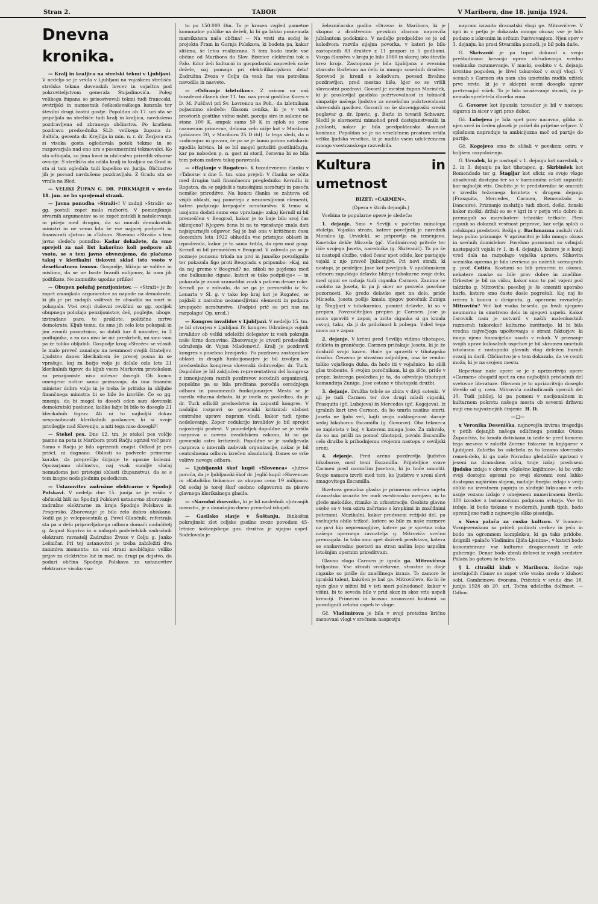Stran 2. TABOR V Mariboru, dne 18. junija 1924.
Dnevna kronika.
— Kralj in kraljica na strelski tekmi v Ljubljani. V nedeljo se je vršila v Ljubljani na vojaškem strelišču strelska tekma slovenskih lovcev in vojaštva pod pokroviteljstvom generala Stojadinovića. Poleg velikega župana so prisostvovali tekmi tudi francoski, avstrijski in namestnik češkoslovaškega konzula ter številni drugi častni gostje. Popoldan ob 17. uri sta se pripeljala na strelišče tudi kralj in kraljica, navdušeno pozdravljena od zbranega občinstva. Po kratkem pozdravu predsednika SLD, velikega župana dr. Baltiča, gerenta dr. Krejčija in min. n. r. dr. Žerjava sta si visoka gosta ogledovala potek tekme in se razgovarjala nad eno uro s posameznimi tekmovalci. Ko sta odhajala, so jima lovci in občinstvo priredili viharne ovacije. S strelišča sta odšla kralj in kraljica na Grad in sta si tam ogledala tudi kapelico sv. Jurija. Občinstvo jih je povsod navdušeno pozdravljalo. Z Gradu sta se vrnila na Bled.
— VELIKI ŽUPAN G. DR. PIRKMAJER v sredo 18. jun. ne bo sprejemal strank.
— Javna ponudba »Straži«! V zadnji »Straži« so gg. postali zopet malo razboriti. V pomanjkanju stvarnih argumentov so se zopet zatekli k natolcevanju in pišejo med drugim, da so morali demokratski ministri in ne vemo kdo še vse najprej podpreti in finansirati »Jutro« in »Tabor«. Stavimo »Straži« s tem javno sledečo ponudbo: Kadar dokažete, da smo sprejeli za naš list kakoršno koli podporo ali vsoto, se s tem javno obvezujemo, da plačamo takoj v klerikalni tiskovni sklad isto vsoto v desetkratnem iznosu. Gospodje, bližajo se volitve in mislimo, da se ne boste branili milijonov, ki nam jih podtikate. Ne zamudite ugodne prilike!
— Obupen položaj penzijonistov. — »Straži« je že zopet zmanjkalo argumentov za napade na demokrate, ki jih je pri zadnjih volitvah že obsodila na smrt in pokopala. Vtei svoji duševni revščini so gg. oprijeli obupnega položaja penzijonistov, češ, poglejte, uboge, izstradane pare, te proklete, politično mrtve demokrate. Kljub temu, da smo jih celo leto pokopali in jim zvonili posmrtnico, so dobili kar 4 ministre, in 2 podtajnika, a za nas niso še nič preskrbeli, mi smo vam pa že toliko obljubili. Gospodje krog »Straže« se včasih le malo preveč zanašajo na neumnost svojih čitateljev. Ljudstvo danes klerikalcem že precej posna in se vprašuje, kaj za božjo voljo je delalo celo leto 21 klerikalnih tigrov, da kljub vsem Markovim protokolom za penzijoniste niso ničesar dosegli. Ob koncu omenjene notice samo priznavajo, da ima finančni minister dobro voljo in je treba le pritiska in obljube finančnega ministra bi se bile že izvršile. Če so gg. mnenja, da bi mogel to doseči eden sam slovenski demokratski poslanec, koliko lažje bi bilo to doseglo 21 klerikalnih tigrov. Ali ni to najboljši dokaz nesposobnosti klerikalnih poslancev, ki si svoje privilegije nad Slovenijo, a niti tega niso dosegli?!
— Stekel pes. Dne 12. tm. je stekel pes volčje pasme na potu iz Maribora proti Račju ogrizel več psov. Samo v Račju je bilo ogrizenih enajst. Odkod je pes prišel, ni dognano. Oblasti so podvzele primerne korake, da preprečijo širjanje te opasne bolezni. Opozarjamo občinstvo, naj vsak sumljiv slučaj nemudoma javi pristojni oblasti (županstvu), da se s tem izogne nedoglednim posledicam.
— Ustanovitev zadružne elektrarne v Spodnji Polskavi. V nedeljo dne 15. junija se je vršilo v občinski hiši na Spodnji Polskavi ustanovno zborovanje zadružne elektrarne za kraja Spodnjo Polskavo in Pragersko. Zborovanje je bilo zelo dobro obiskano. Vodil ga je veleposestnik g. Pavel Glančnik, referirala sta pa o delu pripravljalnega odbora domači nadučitelj g. Avgust Kopriva in o nalogah podeželskih zadružnih elektrarn ravnatelj Zadružne Zveze v Celju g. Janko Lešničar. Pri tej ustanovitvi je treba zabiležiti dva zanimiva momenta: na eni strani neobičajno veliko prijav za električno luč in moč, na drugi pa dejstvo, da podari občina Spodnja Polskava za ustanovitev elektrarne visoko vso-
to po 150.000 Din. To je krasen vzgled pametne komunalne publike na deželi, ki bi ga lahko posnemala marsikatera naša občina! — Na vrsti sta sedaj še projekta Fram in Gornja Polskava, ki bodeta pa, kakor slišimo, še letos realizirana. S tem bodo imele vse občine od Maribora do Slov. Bistrice električni tok s Falo. Kdor želi kulturni in gospodarski napredek naše dežele, naj pomaga pri elektrifikacijskem delu! Zadružna Zveza v Celju da vsak čas vsa potrebna navodila in nasvete.
— »Odiranje izletnikov«. Z ozirom na naš tozadevni članek dne 11. tm. nas prosi gostilna Kores v D. M. Puščavi pri Sv. Lovrencu na Poh., da izletnikom pojasnimo sledeče: Glasom cenika, ki je v vseh prostorih gostilne vidno nabit, porcija sira in salame ne stane 100 K, ampak samo 50 K in sploh so cene razmeram primerne, deloma celo nižje kot v Mariboru (piščanec 20, v Mariboru 25 D itd). Iz tega sledi, da o »odiranju« ni govora, če pa se je komu potom natakaric zgodila krivica, bi se bil mogel pritožiti gostilničarju, kar pa nobeden p. n. gost ni storil, čeravno bi se bila tem potom zadeva takoj poravnala.
— »Hajlanje v Rogatcu«. K tozadevnemu članku v »Taboru« z dne 5. tm. smo prejeli: V članku se očita med drugim tudi finančnemu pregledniku Kerndlu iz Rogatca, da se pajdaši s tamošnjimi nemčurji in poseča nemške prireditve. Na koncu članka se zahteva od višjih oblasti, naj pometejo z nezanesljivimi elementi, kateri podpirajo krepajoče nemčurstvo. K temu si usojamo dodati samo eno vprašanje: zakaj Kerndl ni bil premeščen v Beograd, kakor je to baje bilo svoj čas sklenjeno? Njegova žena bi na to vprašanje znala dati najsigurnejši odgovor. Saj je baš ona v kritičnem času decembra leta 1922 obhodila vse pristojne oblasti in izposlovala, kakor je to sama trdila, da njen mož gosp. Kerndl ni bil premeščen v Beograd. V zahvalo pa se je pozneje ponosno trkala na prsi in junaško povzdignila ter pokazala figo proti Beogradu s pripombo: »Kaj, mi da naj gremo v Beograd? ne, nikoli ne pojdemo med one balkanske cigane, kateri se tako podpišejo« — in pokazala je znani sramotilni znak s palcem desne roke. Kerndl pa v zahvalo, da se ga je premestilo iz Sv. Lenarta v Sl. g. v tako lep kraj kot je Rogatec, se pajdaši z narodno nezanesljivimi elementi in podpira krepajoče nemčurstvo. (Podpisi prič so pri nas na razpolago! Op. ured.)
— Kongres invalidov v Ljubljani. V nedeljo 15. tm. je bil otvorjen v Ljubljani IV. kongres Udruženja vojnih invalidov ob veliki udeležbi delegatov iz vseh pokrajin naše širne domovine. Zborovanje je otvoril predsednik udruženja dr. Vojan Mladenović. Kralj je pozdravil kongres s posebno brzojavko. Po pozdravu zastopnikov oblasti in drugih funkcijonarjev je bil izvoljen za predsednika kongresa slovenski dobrovoljec dr. Turk. Dopoldne je bil zaključen reprezentativni del kongresa z izmenjanjem raznih pozdravov sorodnih organizacij, popoldne pa so bila prečitana poročila osrednjega odbora in posameznih funkcijonarjev. Mesto se je razvila viharna debata, ki je imela za posledico, da je dr. Turk odložil predsedstvo in zapustil kongres. V nadaljni razpravi so govorniki kritizirali slabost centralne uprave napram vladi, kakor tudi njeno nedelovanje. Zoper redukcijo invalidov je bil sprejet najostrejši protest. V ponedeljek dopoldne se je vršila razprava o novem invalidskem zakonu, ki so ga govorniki ostro kritizirali. Popoldne se je nadaljevala razprava o internih zadevah organizacije, nakar je bil centralnemu odboru izrečen absolutorij. Danes se vrše volitve novega odbora.
— Ljubljanski škof kupil »Slovenca« »Jutro« poroča, da je ljubljanski škof dr. Jeglič kupil »Slovenca« in »Katoliško tiskarno« za skupno ceno 19 milijonov. Od sedaj je torej škof osebno odgovoren za pisavo glavnega klerikalnega glasila.
— »Narodni dnevnik«, ki je bil naslednik »Jutranjih novosti«, je z današnjim dnem prenehal izhajati.
— Gasilsko slavje v Šoštanju. Binkoštni pokrajinski zlet celjske gasilne zveze povodom 45-letnice šoštanjskega gas. društva je sijajno uspel. Sodelovala je
železničarska godba »Drava« iz Maribora, ki je skupno z društvenim pevskim zborom napravila jubilantom podoknico. V nedeljo predpoldne se je od kolodvora razvila sijajna povorka, v kateri je bilo zastopanih 83 društev z 11 prapori in 5 godbami. Vsega članstva v kroju je bilo 1060 in skoraj isto število brez kroja. Zastopana je bila Ljubljana z zveznim starosto Barletom na čelu in mnogo sosednih društev. Sprevod je krenil s kolodvora, povsod živahno pozdravljen, pred mestno hišo, kjer so se vršili slavnostni pozdravi. Govoril je mestni župan Marinček, ki je proslavljal gasilsko požrtvovalnost in tolmačil simpatije našega ljudstva za nesebično požrtvovalnost slovenskih gasilcev. Govorili so še slovenjgraški srezki poglavar g. dr. Ipavic, g. Barle in tovariš Schwarz. Sledil je slavnostni mimohod pred dostojanstveniki in jubilanti, nakar je bila predpoldanska slavnost končana. Popoldan se je na veseličnem prostoru vršila velika ljudska veselica, ki je nudila vsem udeležencem mnogo vsestranskega razvedrila.
Kultura in umetnost
BIZET: »CARMEN«.
(Opera v štirih dejanjih.)
Vsebina te popularne opere je sledeča:
1. dejanje. Smo v Sevilji v početku minolega stoletja. Vojaška straža, katere poveljnik je narednik Morales (g. Urvalek), se pripravlja na izmenjavo. Kmetsko dekle Micaela (gč. Vladimirova) priteče ter išče svojega Joseta, narednika (g. Skrivanič). Ta pa še ni nastopil službe, vsled česar spet odide, ker postajajo vojaki z njo preveč ljubeznjivi. Pri novi straži, ki nastopi, je prideljen Jose kot poveljnik. V opoldanskem odmoru zapuščajo delavke bližnje tobakarne svoje delo; med njimi se nahaja tudi ciganka Carmen. Zanima se osobito za Joseta, ki pa ji sicer ne posveča posebne pozornosti. Ko gredo delavke spet na delo, pride Micaela. Joseta pošlje kmalu njegov poročnik Zuniga (g. Štagljar) v tobakarnico, pomirit delavke, ki so v prepiru. Povzročiteljica prepira je Carmen. Jose jo mora spraviti v zapor, a zvita ciganka si ga kmalu osvoji, tako, da ji da priložnost k pobegu. Vsled tega mora on v zapor.
2. dejanje. V krčmi pred Sevilijo vidimo tihotapce, dekleta in graničarje. Carmen pričakuje Joseta, ki je že doslužil svojo kazen. Hoče ga spraviti v tihotapsko družbo. Čeravno je strastno zaljubljen, ima še vendar toliko vojaškega duha, da hoče iti v vojašnico, ko sliši glas trobente. S svojim poročnikom, ki ga išče, pride v prepir, katerega posledica je ta, da odvedejo tihotapci komandirja Zuniga. Jose ostane v tihotapski družbi.
3. dejanje. Družba teh-le se zbira v divji soteski. V nji je tudi Carmen ter dve drugi mladi ciganki, Frasquita (gč. Lubejeva) in Mercedes (gč. Kogejeva). Iz igralnih kart izve Carmen, da bo umrla nasilne smrti. Joseta ne ljubi več, kajti svojo naklonjenost daruje sedaj bikoborcu Escamillu (g. Govorov). Oba tekmeca se zapleteta v boj, v katerem zmaga Jose. Za zahvalo, da so mu prišli na pomoč tihotapci, povabi Escamillo celo družbo k prihodnjemu svojemu nastopu v seviljski areni.
4. dejanje. Pred areno pozdravlja ljudstvo bikoborce, med temi Escamilla. Prijateljice svare Carmen pred navzočim Josetom, ki jo hoče umoriti. Svojo namero izvrši med tem, ko ljudstvo v areni slavi zmagovitega Escamilla.
Bizetova genialna glasba je primerno celemu sujetu dramatsko izrazita ter nudi vsestransko menjavo, in to glede melodike, ritmike in orkestracije. Osobito glavne osebe so v tem oziru začrtane s krepkimi in značilnimi potezami. Muzikalni, kakor predvsem režijski del, pa vsebujeta obilo težkoč, katere so bile za naše razmere na prvi hip nepremagljive, katere pa je spretna roka našega opernega ravnatelja g. Mitroviča srečno premagala. In tako smo spet doživeli predstavo, katera se enakovredno postavi na stran našim lepo uspelim letošnjim opernim prireditvam.
Glavno vlogo Carmen je igrala ga. Mitrovičeva briljantno. Vse strasti vročekrvne, strastne in divje ciganke so prišle do značilnega izraza. To zamore le igralski talent, kakršen je baš ga. Mitrovičeva. Ko bi še njen glas v nižini bil v isti meri polnodoneč, kakor v višini, bi to seveda bilo v prid skoz in skoz vrlo uspeli kreaciji. Primerni in krasno zasnovani kostumi so povzdignili celotni uspeh te vloge.
Gč. Vladimirova je bila v svoji pretežno lirično zasnovani vlogi v srečnem nasprotju
napram izrazito dramatski vlogi ge. Mitrovičeve. V igri in v petju je dokazala mnogo okusa; vse je bilo podano z iskrenim in srčnim čustvovanjem. Njen spev v 3. dejanju, ko prosi Stvarnika pomoči, je bil poln duše.
G. Skrivanič je pa topot dokazal s svojo preštudirano kreacijo uprav občudovanja vredno vsebinsko razumevanje. V maski, osobito v 4. dejanju izvrstno pogoden, je živel takorekoč v svoji vlogi. V scenah s Carmen sta nam oba umetnika nudila užitek prve vrste, ki je v sklepni sceni doseglo uprav pretresujoč višek. To je bilo izraževanje strasti, da je nemalo spreletela človeka zona.
G. Govorov kot španski toreador je bil v nastopu siguren in sicer v igri prav dober.
Gč. Lubejeva je bila spet prav naravna, gibka in njen svež in čeden glasek je prišel do prijetne veljave. V splošnem napreduje ta ambicijozna moč od partije do partije.
Gč. Kogejevo smo že slišali v pevskem oziru v boljšem razpoloženju.
G. Urvalek, ki je nastopil v 1. dejanju kot narednik, v 2. in 3. dejanju pa kot tihotapec, g. Skrbinšek kot Remendado ter g. Štagljar kot oficir, so svoje vloge absolvirali dostojno ter so v harmonični celoti zapustili kar najboljši vtis. Osobito je te predstavnike še omeniti v izvedbi težavnega kvinteta v drugem dejanju (Frasquita, Mercedes, Carmen, Remendado in Dancairo). Priznanje zaslužijo tudi zbori, deški, ženski kakor moški; držali so se v igri in v petju vrlo dobro in premagali so marsikatere tehniške težkoče. Plesi cigank so dokazali vestnost priprave, kar velja sploh o celokupni predstavi. Režija g. Bachmanna zasluži radi tega polno priznanje. V uprizoritvi je bilo mnogo okusa in srečnih domislekov. Posebno pozornost so vzbujali nastopajoči vojaki (v 1. in 4. dejanju), katere je s konji vred dala na razpolago vojaška uprava. Slikovita sceniška oprema je bila izvršena po načrtih scenografa g. prof. Cotiča. Kostumi so bili primerni in okusni, nekatere maske so bile prav dobre in značilne. Orkester je bil na višku, kakor smo to pač vajeni pod taktirko g. Mitroviča; posebej je še omeniti uporabo harfe, katero smo často dosle pogrešali. Kaj naj še rečem h koncu o dirigentu, g. opernem ravnatelju Mitroviču? Več kot vsaka beseda, ga hvali njegovo neumorno in smotreno delo in njegovi uspehi. Kakor čarovnik nam je ustvaril v naših malenkostnih razmerah takorekoč kulturno institucijo, ki bi bila vredna največjega upoštevanja s strani faktorjev, ki imajo njeno financijelno usodo v rokah. V priznanje svojih uprav kolosalnih uspehov je bil skromen umetnik istočasno z zastopniki glavnih vlog deležen burnih ovacij in daril. Občinstvo je s tem dokazalo, da ve ceniti moža, ki je na svojem mestu.
Repertoar naše opere se je z uprizoritvijo opere »Carmen« obogatil spet za eno najboljših privlačnih del svetovne literature. Obenem je to uprizoritvijo doseglo število od g. ravn. Mitroviča naštudiranih opernih del 10. Tudi jubilej, ki pa pomeni v nacijonalnem in kulturnem pokretu našega mesta ob severni državni meji eno najvažnejših činjenic. H. D.
—□—
x Veronika Deseniška, najnovejša izvirna tragedija v petih dejanjih našega odličnega pesnika Otona Župančiča, bo kmalu dotiskana in izide še pred koncem tega meseca v založbi Zvezne tiskarne in knjigarne v Ljubljani. Založba bo oskrbela za to krasno slovensko remek-delo, ki ga naše Narodno gledališče uprizori v jeseni na dramskem odru, troje izdaj: predvsem ljudsko izdajo v okviru »Splošne knjižnice«, ki bo vzlic svoji dostojni opremi po svoji skromni ceni lahko dostopna najširšim slojem, nadalje finejšo izdajo v večji obliki na izvrstnem papirju in slednjič luksusno v celo usnje vezano izdajo v omejenem numeriranem številu 100 izvodov z lastnoročnim podpisom avtorja. Vse tri izdaje, ki bodo tiskane v modernih, jasnih tipih, bodo opremljene tudi z najnovejšo sliko pisatelja.
x Nova palača za rusko kulturo. V Ivanovo-Voznjezenskom so pričeli podirati cerkev in ječo in bodo na ogromnem kompleksu, ki ga tako pridobe, dvignili »palačo Vladimira Iljiča-Ljenina«, v kateri bodo koncentrirane vse kulturne dragocenosti iz cele gubernije. Denar bodo zbrali delavci iz svojih sredstev. Palača bo gotova še to leto.
§ I. citraški klub v Mariboru. Redne vaje izvršujočih članov se zopet vrše vsako sredo v klubovi sobi, Gambrinova dvorana, Pričetek v sredo dne 18. junija 1924 ob 20. uri. Točna udeležba dolžnost. — Odbor.